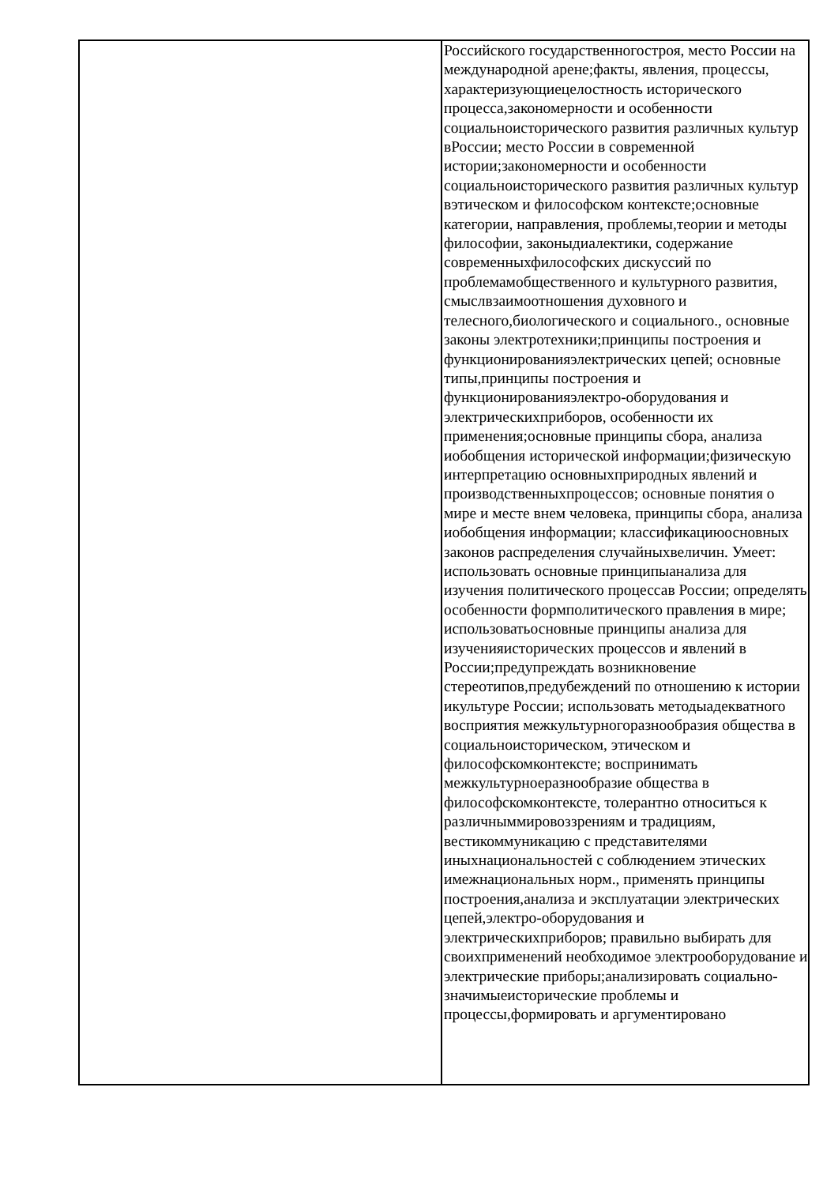| | Российского государственногостроя, место России на международной арене;факты, явления, процессы, характеризующиецелостность исторического процесса,закономерности и особенности социальноисторического развития различных культур вРоссии; место России в современной истории;закономерности и особенности социальноисторического развития различных культур вэтическом и философском контексте;основные категории, направления, проблемы,теории и методы философии, законыдиалектики, содержание современныхфилософских дискуссий по проблемамобщественного и культурного развития, смыслвзаимоотношения духовного и телесного,биологического и социального., основные законы электротехники;принципы построения и функционированияэлектрических цепей; основные типы,принципы построения и функционированияэлектро-оборудования и электрическихприборов, особенности их применения;основные принципы сбора, анализа иобобщения исторической информации;физическую интерпретацию основныхприродных явлений и производственныхпроцессов; основные понятия о мире и месте внем человека, принципы сбора, анализа иобобщения информации; классификациюосновных законов распределения случайныхвеличин. Умеет: использовать основные принципыанализа для изучения политического процессав России; определять особенности формполитического правления в мире; использоватьосновные принципы анализа для изученияисторических процессов и явлений в России;предупреждать возникновение стереотипов,предубеждений по отношению к истории икультуре России; использовать методыадекватного восприятия межкультурногоразнообразия общества в социальноисторическом, этическом и философскомконтексте; воспринимать межкультурноеразнообразие общества в философскомконтексте, толерантно относиться к различныммировоззрениям и традициям, вестикоммуникацию с представителями иныхнациональностей с соблюдением этических имежнациональных норм., применять принципы построения,анализа и эксплуатации электрических цепей,электро-оборудования и электрическихприборов; правильно выбирать для своихприменений необходимое электрооборудование и электрические приборы;анализировать социально-значимыеисторические проблемы и процессы,формировать и аргументировано |